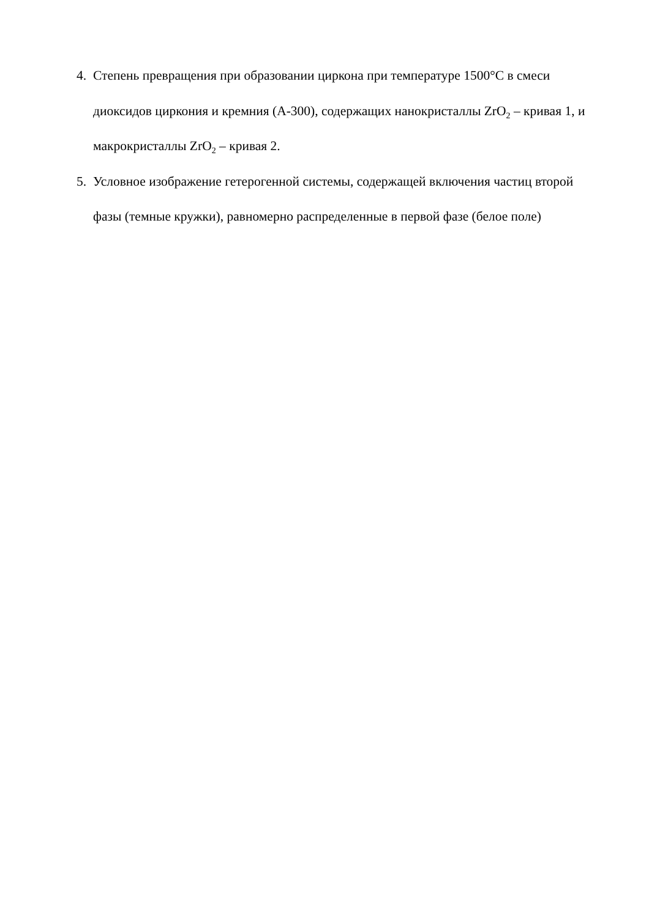4. Степень превращения при образовании циркона при температуре 1500°С в смеси диоксидов циркония и кремния (А-300), содержащих нанокристаллы ZrO<sub>2</sub> – кривая 1, и макрокристаллы ZrO<sub>2</sub> – кривая 2.
5. Условное изображение гетерогенной системы, содержащей включения частиц второй фазы (темные кружки), равномерно распределенные в первой фазе (белое поле)